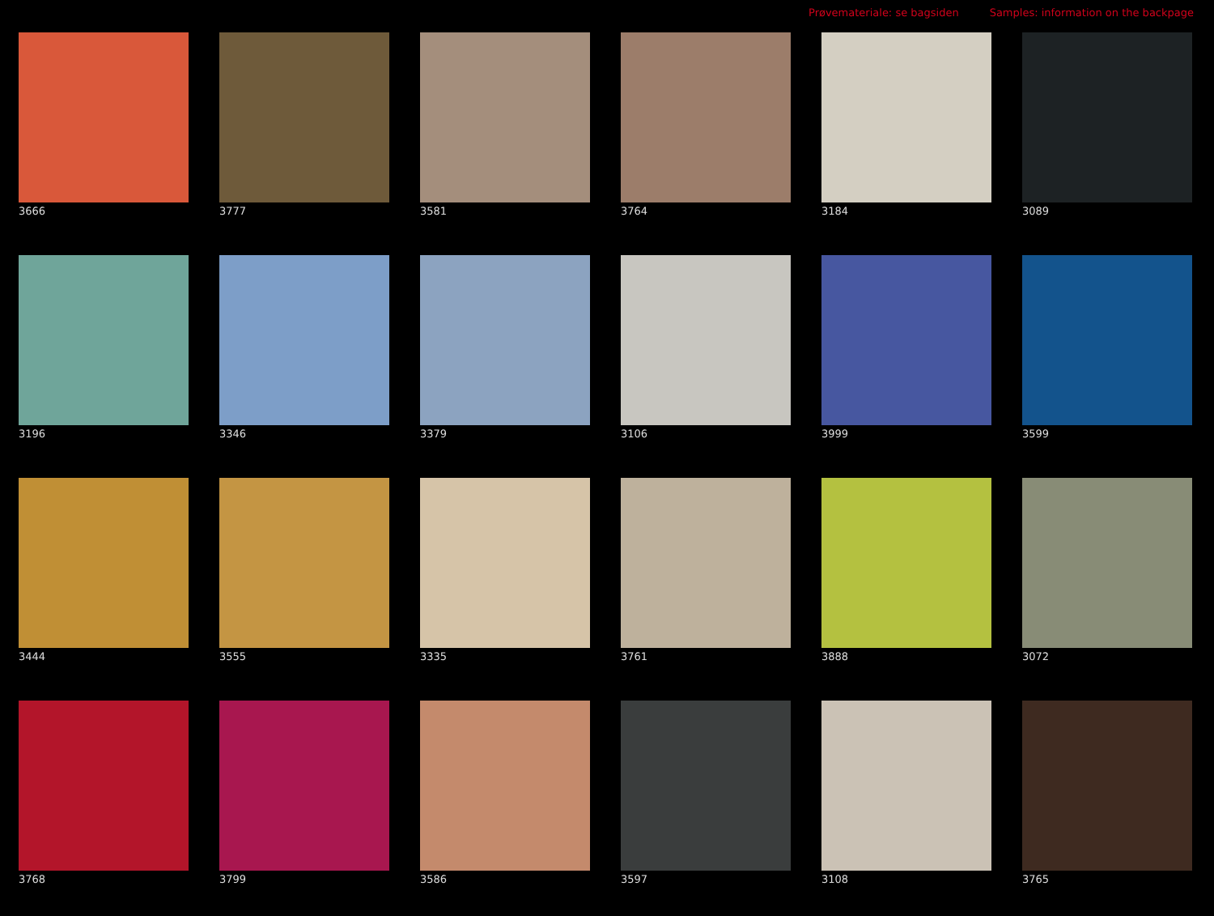Prøvemateriale: se bagsiden Samples: information on the backpage
3666
3777
3581
3764
3184
3089
3196
3346
3379
3106
3999
3599
3444
3555
3335
3761
3888
3072
3768
3799
3586
3597
3108
3765